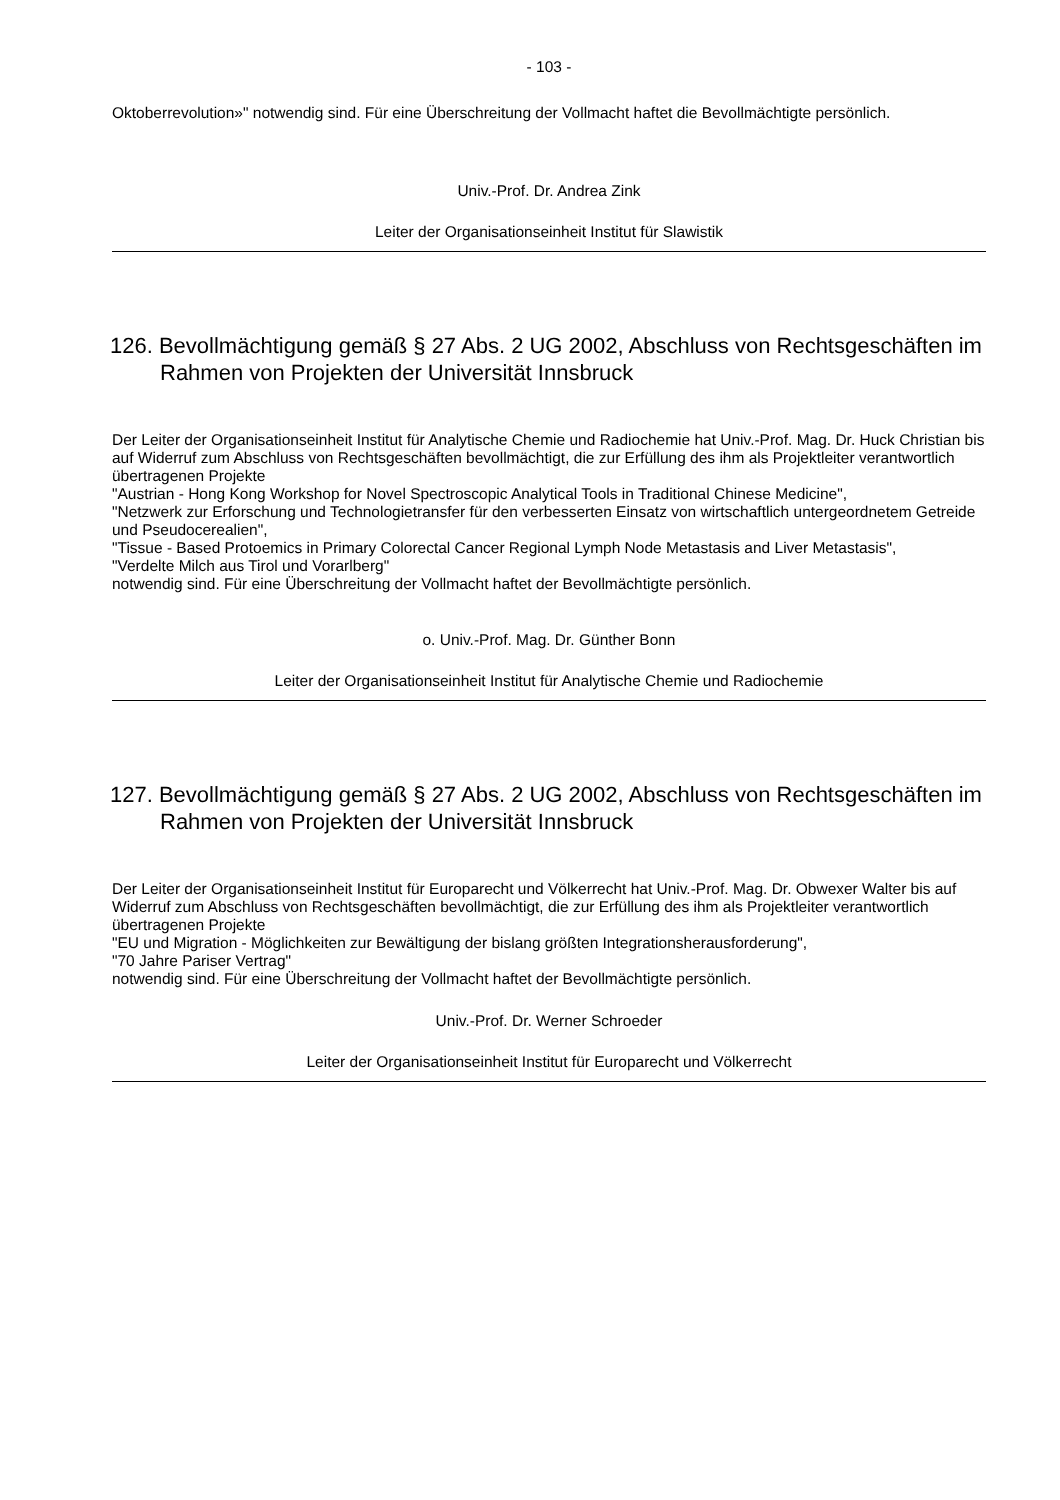- 103 -
Oktoberrevolution»" notwendig sind. Für eine Überschreitung der Vollmacht haftet die Bevollmächtigte persönlich.
Univ.-Prof. Dr. Andrea Zink
Leiter der Organisationseinheit Institut für Slawistik
126. Bevollmächtigung gemäß § 27 Abs. 2 UG 2002, Abschluss von Rechtsgeschäften im Rahmen von Projekten der Universität Innsbruck
Der Leiter der Organisationseinheit Institut für Analytische Chemie und Radiochemie hat Univ.-Prof. Mag. Dr. Huck Christian bis auf Widerruf zum Abschluss von Rechtsgeschäften bevollmächtigt, die zur Erfüllung des ihm als Projektleiter verantwortlich übertragenen Projekte
"Austrian - Hong Kong Workshop for Novel Spectroscopic Analytical Tools in Traditional Chinese Medicine",
"Netzwerk zur Erforschung und Technologietransfer für den verbesserten Einsatz von wirtschaftlich untergeordnetem Getreide und Pseudocerealien",
"Tissue - Based Protoemics in Primary Colorectal Cancer Regional Lymph Node Metastasis and Liver Metastasis",
"Verdelte Milch aus Tirol und Vorarlberg"
notwendig sind. Für eine Überschreitung der Vollmacht haftet der Bevollmächtigte persönlich.
o. Univ.-Prof. Mag. Dr. Günther Bonn
Leiter der Organisationseinheit Institut für Analytische Chemie und Radiochemie
127. Bevollmächtigung gemäß § 27 Abs. 2 UG 2002, Abschluss von Rechtsgeschäften im Rahmen von Projekten der Universität Innsbruck
Der Leiter der Organisationseinheit Institut für Europarecht und Völkerrecht hat Univ.-Prof. Mag. Dr. Obwexer Walter bis auf Widerruf zum Abschluss von Rechtsgeschäften bevollmächtigt, die zur Erfüllung des ihm als Projektleiter verantwortlich übertragenen Projekte
"EU und Migration - Möglichkeiten zur Bewältigung der bislang größten Integrationsherausforderung",
"70 Jahre Pariser Vertrag"
notwendig sind. Für eine Überschreitung der Vollmacht haftet der Bevollmächtigte persönlich.
Univ.-Prof. Dr. Werner Schroeder
Leiter der Organisationseinheit Institut für Europarecht und Völkerrecht